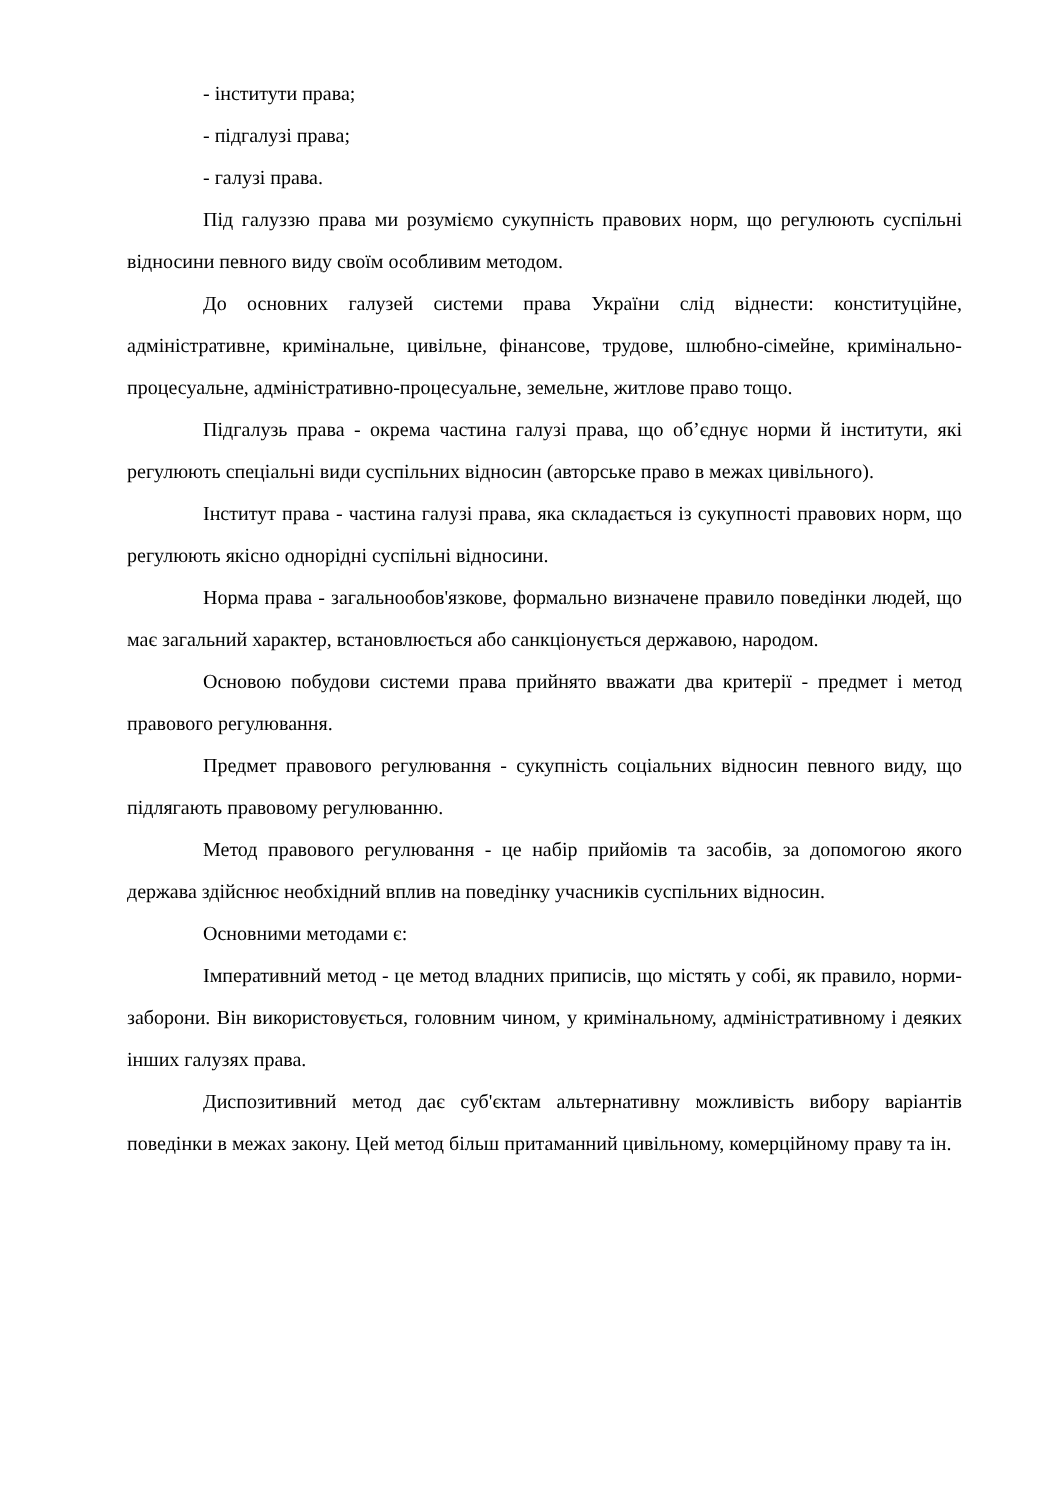- інститути права;
- підгалузі права;
- галузі права.
Під галуззю права ми розуміємо сукупність правових норм, що регулюють суспільні відносини певного виду своїм особливим методом.
До основних галузей системи права України слід віднести: конституційне, адміністративне, кримінальне, цивільне, фінансове, трудове, шлюбно-сімейне, кримінально-процесуальне, адміністративно-процесуальне, земельне, житлове право тощо.
Підгалузь права - окрема частина галузі права, що об’єднує норми й інститути, які регулюють спеціальні види суспільних відносин (авторське право в межах цивільного).
Інститут права - частина галузі права, яка складається із сукупності правових норм, що регулюють якісно однорідні суспільні відносини.
Норма права - загальнообов'язкове, формально визначене правило поведінки людей, що має загальний характер, встановлюється або санкціонується державою, народом.
Основою побудови системи права прийнято вважати два критерії - предмет і метод правового регулювання.
Предмет правового регулювання - сукупність соціальних відносин певного виду, що підлягають правовому регулюванню.
Метод правового регулювання - це набір прийомів та засобів, за допомогою якого держава здійснює необхідний вплив на поведінку учасників суспільних відносин.
Основними методами є:
Імперативний метод - це метод владних приписів, що містять у собі, як правило, норми-заборони. Він використовується, головним чином, у кримінальному, адміністративному і деяких інших галузях права.
Диспозитивний метод дає суб'єктам альтернативну можливість вибору варіантів поведінки в межах закону. Цей метод більш притаманний цивільному, комерційному праву та ін.